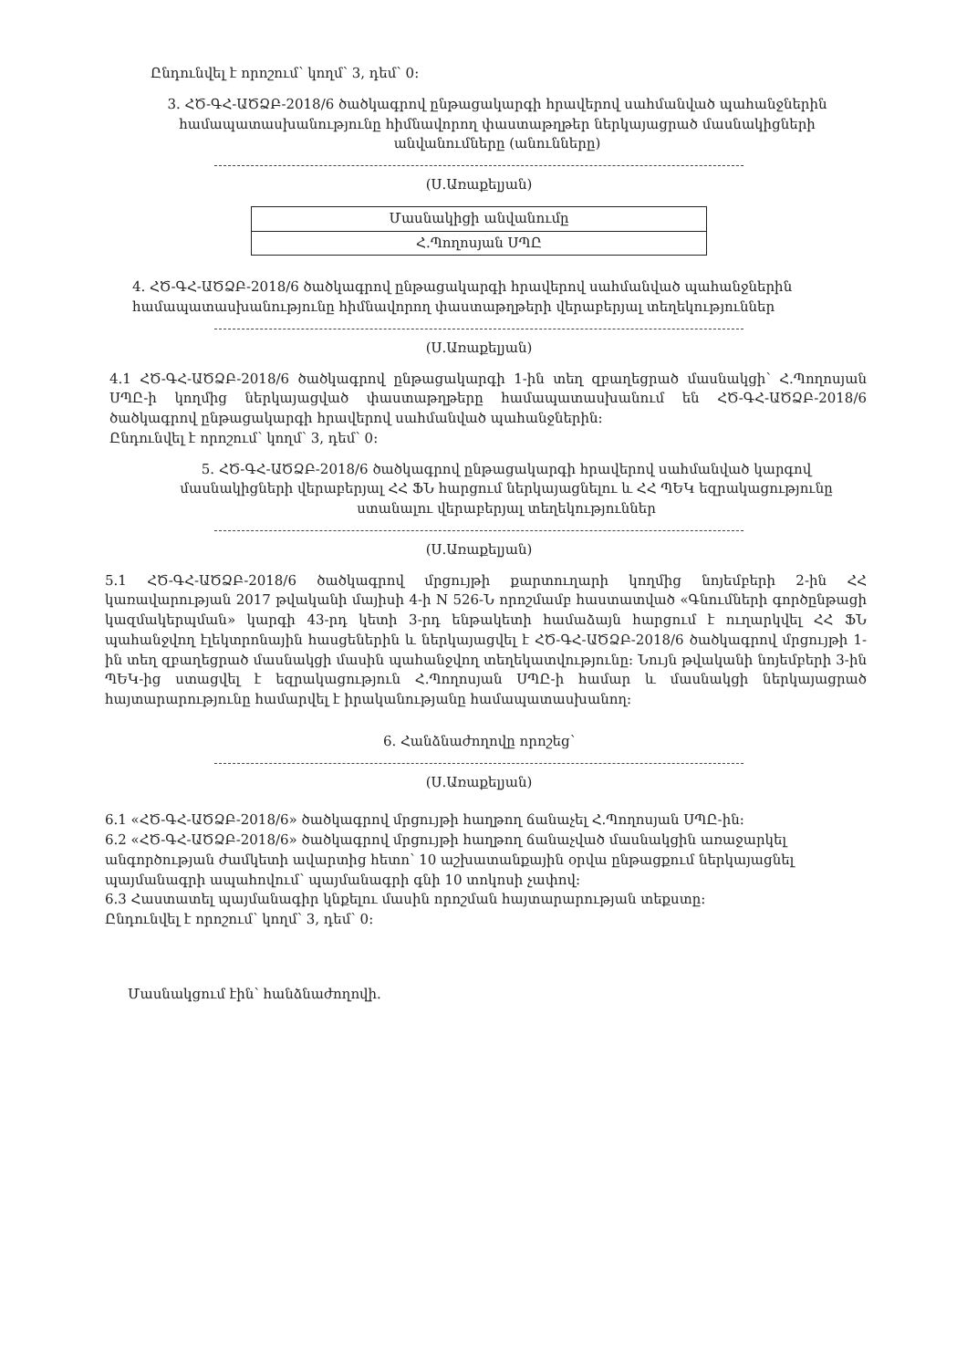Ընդունվել է որոշում՝ կողմ՝ 3, դեմ՝ 0:
3. ՀԾ-ԳՀ-ԱԾՁԲ-2018/6 ծածկագրով ընթացակարգի հրավերով սահմանված պահանջներին համապատասխանությունը հիմնավորող փաստաթղթեր ներկայացրած մասնակիցների անվանումները (անունները)
(Ս.Առաքելյան)
| Մասնակիցի անվանումը |
| Հ.Պողոսյան ՍՊԸ |
4. ՀԾ-ԳՀ-ԱԾՁԲ-2018/6 ծածկագրով ընթացակարգի հրավերով սահմանված պահանջներին համապատասխանությունը հիմնավորող փաստաթղթերի վերաբերյալ տեղեկություններ
(Ս.Առաքելյան)
4.1 ՀԾ-ԳՀ-ԱԾՁԲ-2018/6 ծածկագրով ընթացակարգի 1-ին տեղ զբաղեցրած մասնակցի՝ Հ.Պողոսյան ՍՊԸ-ի կողմից ներկայացված փաստաթղթերը համապատասխանում են ՀԾ-ԳՀ-ԱԾՁԲ-2018/6 ծածկագրով ընթացակարգի հրավերով սահմանված պահանջներին:
Ընդունվել է որոշում՝ կողմ՝ 3, դեմ՝ 0:
5. ՀԾ-ԳՀ-ԱԾՁԲ-2018/6 ծածկագրով ընթացակարգի հրավերով սահմանված կարգով մասնակիցների վերաբերյալ ՀՀ ՖՆ հարցում ներկայացնելու և ՀՀ ՊԵԿ եզրակացությունը ստանալու վերաբերյալ տեղեկություններ
(Ս.Առաքելյան)
5.1 ՀԾ-ԳՀ-ԱԾՁԲ-2018/6 ծածկագրով մրցույթի քարտուղարի կողմից նոյեմբերի 2-ին ՀՀ կառավարության 2017 թվականի մայիսի 4-ի N 526-Ն որոշմամբ հաստատված «Գնումների գործընթացի կազմակերպման» կարգի 43-րդ կետի 3-րդ ենթակետի համաձայն հարցում է ուղարկվել ՀՀ ՖՆ պահանջվող էլեկտրոնային հասցեներին և ներկայացվել է ՀԾ-ԳՀ-ԱԾՁԲ-2018/6 ծածկագրով մրցույթի 1-ին տեղ զբաղեցրած մասնակցի մասին պահանջվող տեղեկատվությունը: Նույն թվականի նոյեմբերի 3-ին ՊԵԿ-ից ստացվել է եզրակացություն Հ.Պողոսյան ՍՊԸ-ի համար և մասնակցի ներկայացրած հայտարարությունը համարվել է իրականությանը համապատասխանող:
6. Հանձնաժողովը որոշեց՝
(Ս.Առաքելյան)
6.1 «ՀԾ-ԳՀ-ԱԾՁԲ-2018/6» ծածկագրով մրցույթի հաղթող ճանաչել Հ.Պողոսյան ՍՊԸ-ին:
6.2 «ՀԾ-ԳՀ-ԱԾՁԲ-2018/6» ծածկագրով մրցույթի հաղթող ճանաչված մասնակցին առաջարկել անգործության ժամկետի ավարտից հետո՝ 10 աշխատանքային օրվա ընթացքում ներկայացնել պայմանագրի ապահովում՝ պայմանագրի գնի 10 տոկոսի չափով:
6.3 Հաստատել պայմանագիր կնքելու մասին որոշման հայտարարության տեքստը:
Ընդունվել է որոշում՝ կողմ՝ 3, դեմ՝ 0:
Մասնակցում էին՝ հանձնաժողովի.